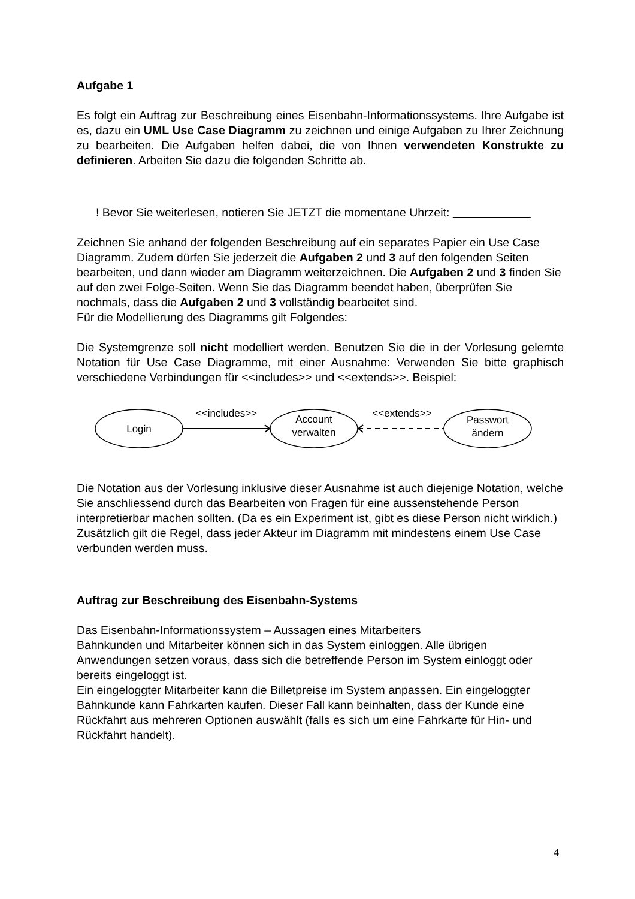Aufgabe 1
Es folgt ein Auftrag zur Beschreibung eines Eisenbahn-Informationssystems. Ihre Aufgabe ist es, dazu ein UML Use Case Diagramm zu zeichnen und einige Aufgaben zu Ihrer Zeichnung zu bearbeiten. Die Aufgaben helfen dabei, die von Ihnen verwendeten Konstrukte zu definieren. Arbeiten Sie dazu die folgenden Schritte ab.
! Bevor Sie weiterlesen, notieren Sie JETZT die momentane Uhrzeit:
Zeichnen Sie anhand der folgenden Beschreibung auf ein separates Papier ein Use Case Diagramm. Zudem dürfen Sie jederzeit die Aufgaben 2 und 3 auf den folgenden Seiten bearbeiten, und dann wieder am Diagramm weiterzeichnen. Die Aufgaben 2 und 3 finden Sie auf den zwei Folge-Seiten. Wenn Sie das Diagramm beendet haben, überprüfen Sie nochmals, dass die Aufgaben 2 und 3 vollständig bearbeitet sind.
Für die Modellierung des Diagramms gilt Folgendes:
Die Systemgrenze soll nicht modelliert werden. Benutzen Sie die in der Vorlesung gelernte Notation für Use Case Diagramme, mit einer Ausnahme: Verwenden Sie bitte graphisch verschiedene Verbindungen für <<includes>> und <<extends>>. Beispiel:
Login
Account
verwalten
Passwort
ändern
<<includes>>
<<extends>>
Die Notation aus der Vorlesung inklusive dieser Ausnahme ist auch diejenige Notation, welche Sie anschliessend durch das Bearbeiten von Fragen für eine aussenstehende Person interpretierbar machen sollten. (Da es ein Experiment ist, gibt es diese Person nicht wirklich.) Zusätzlich gilt die Regel, dass jeder Akteur im Diagramm mit mindestens einem Use Case verbunden werden muss.
Auftrag zur Beschreibung des Eisenbahn-Systems
Das Eisenbahn-Informationssystem – Aussagen eines Mitarbeiters
Bahnkunden und Mitarbeiter können sich in das System einloggen. Alle übrigen Anwendungen setzen voraus, dass sich die betreffende Person im System einloggt oder bereits eingeloggt ist.
Ein eingeloggter Mitarbeiter kann die Billetpreise im System anpassen. Ein eingeloggter Bahnkunde kann Fahrkarten kaufen. Dieser Fall kann beinhalten, dass der Kunde eine Rückfahrt aus mehreren Optionen auswählt (falls es sich um eine Fahrkarte für Hin- und Rückfahrt handelt).
4